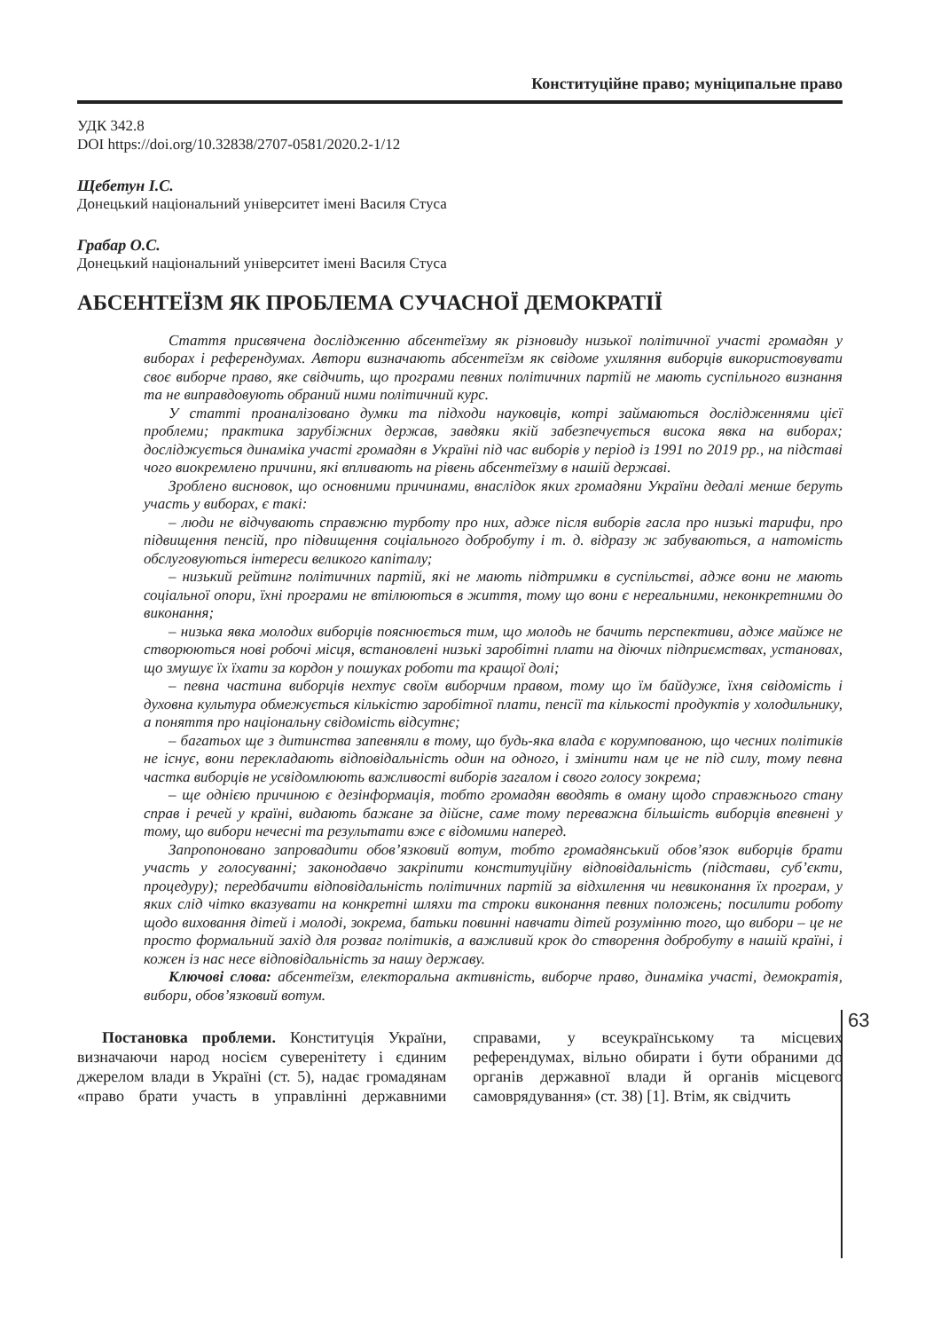Конституційне право; муніципальне право
УДК 342.8
DOI https://doi.org/10.32838/2707-0581/2020.2-1/12
Щебетун І.С.
Донецький національний університет імені Василя Стуса
Грабар О.С.
Донецький національний університет імені Василя Стуса
АБСЕНТЕЇЗМ ЯК ПРОБЛЕМА СУЧАСНОЇ ДЕМОКРАТІЇ
Стаття присвячена дослідженню абсентеїзму як різновиду низької політичної участі громадян у виборах і референдумах. Автори визначають абсентеїзм як свідоме ухиляння виборців використовувати своє виборче право, яке свідчить, що програми певних політичних партій не мають суспільного визнання та не виправдовують обраний ними політичний курс.
У статті проаналізовано думки та підходи науковців, котрі займаються дослідженнями цієї проблеми; практика зарубіжних держав, завдяки якій забезпечується висока явка на виборах; досліджується динаміка участі громадян в Україні під час виборів у період із 1991 по 2019 рр., на підставі чого виокремлено причини, які впливають на рівень абсентеїзму в нашій державі.
Зроблено висновок, що основними причинами, внаслідок яких громадяни України дедалі менше беруть участь у виборах, є такі:
– люди не відчувають справжню турботу про них, адже після виборів гасла про низькі тарифи, про підвищення пенсій, про підвищення соціального добробуту і т. д. відразу ж забуваються, а натомість обслуговуються інтереси великого капіталу;
– низький рейтинг політичних партій, які не мають підтримки в суспільстві, адже вони не мають соціальної опори, їхні програми не втілюються в життя, тому що вони є нереальними, неконкретними до виконання;
– низька явка молодих виборців пояснюється тим, що молодь не бачить перспективи, адже майже не створюються нові робочі місця, встановлені низькі заробітні плати на діючих підприємствах, установах, що змушує їх їхати за кордон у пошуках роботи та кращої долі;
– певна частина виборців нехтує своїм виборчим правом, тому що їм байдуже, їхня свідомість і духовна культура обмежується кількістю заробітної плати, пенсії та кількості продуктів у холодильнику, а поняття про національну свідомість відсутнє;
– багатьох ще з дитинства запевняли в тому, що будь-яка влада є корумпованою, що чесних політиків не існує, вони перекладають відповідальність один на одного, і змінити нам це не під силу, тому певна частка виборців не усвідомлюють важливості виборів загалом і свого голосу зокрема;
– ще однією причиною є дезінформація, тобто громадян вводять в оману щодо справжнього стану справ і речей у країні, видають бажане за дійсне, саме тому переважна більшість виборців впевнені у тому, що вибори нечесні та результати вже є відомими наперед.
Запропоновано запровадити обов’язковий вотум, тобто громадянський обов’язок виборців брати участь у голосуванні; законодавчо закріпити конституційну відповідальність (підстави, суб’єкти, процедуру); передбачити відповідальність політичних партій за відхилення чи невиконання їх програм, у яких слід чітко вказувати на конкретні шляхи та строки виконання певних положень; посилити роботу щодо виховання дітей і молоді, зокрема, батьки повинні навчати дітей розумінню того, що вибори – це не просто формальний захід для розваг політиків, а важливий крок до створення добробуту в нашій країні, і кожен із нас несе відповідальність за нашу державу.
Ключові слова: абсентеїзм, електоральна активність, виборче право, динаміка участі, демократія, вибори, обов’язковий вотум.
Постановка проблеми. Конституція України, визначаючи народ носієм суверенітету і єдиним джерелом влади в Україні (ст. 5), надає громадянам «право брати участь в управлінні державними справами, у всеукраїнському та місцевих референдумах, вільно обирати і бути обраними до органів державної влади й органів місцевого самоврядування» (ст. 38) [1]. Втім, як свідчить
63